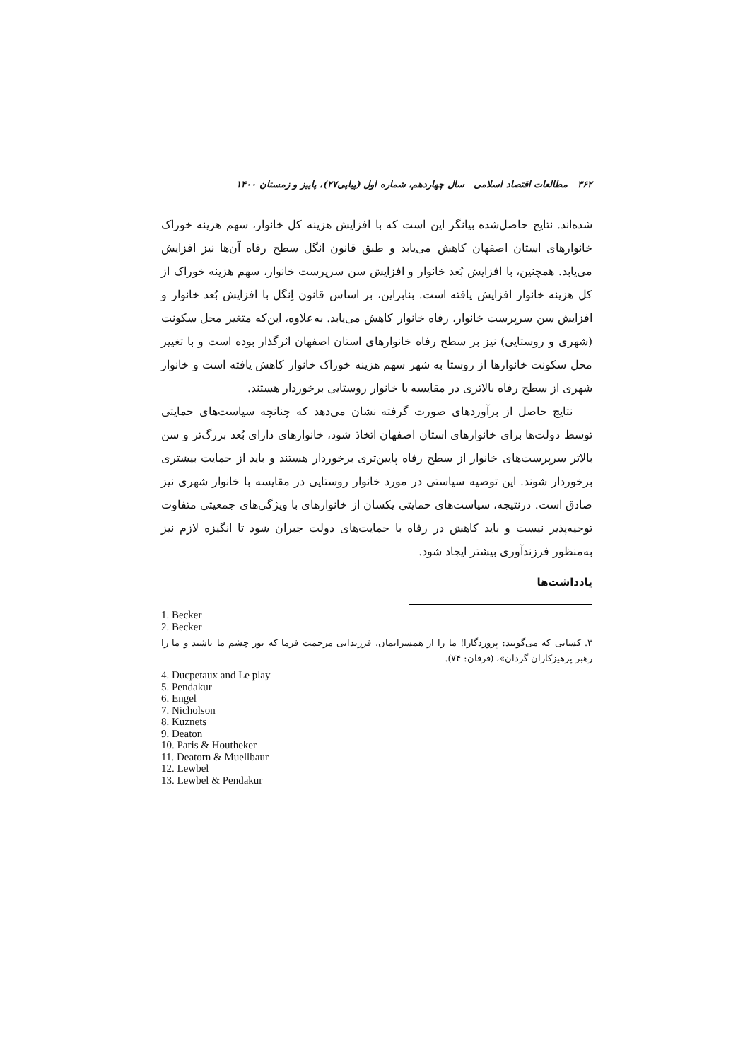۳۶۲ مطالعات اقتصاد اسلامی سال چهاردهم، شماره اول (پیاپی۲۷)، پاییز و زمستان ۱۴۰۰
شده‌اند. نتایج حاصل‌شده بیانگر این است که با افزایش هزینه کل خانوار، سهم هزینه خوراک خانوارهای استان اصفهان کاهش می‌یابد و طبق قانون انگل سطح رفاه آن‌ها نیز افزایش می‌یابد. همچنین، با افزایش بُعد خانوار و افزایش سن سرپرست خانوار، سهم هزینه خوراک از کل هزینه خانوار افزایش یافته است. بنابراین، بر اساس قانون اِنگل با افزایش بُعد خانوار و افزایش سن سرپرست خانوار، رفاه خانوار کاهش می‌یابد. به‌علاوه، این‌که متغیر محل سکونت (شهری و روستایی) نیز بر سطح رفاه خانوارهای استان اصفهان اثرگذار بوده است و با تغییر محل سکونت خانوارها از روستا به شهر سهم هزینه خوراک خانوار کاهش یافته است و خانوار شهری از سطح رفاه بالاتری در مقایسه با خانوار روستایی برخوردار هستند.
نتایج حاصل از برآوردهای صورت گرفته نشان می‌دهد که چنانچه سیاست‌های حمایتی توسط دولت‌ها برای خانوارهای استان اصفهان اتخاذ شود، خانوارهای دارای بُعد بزرگ‌تر و سن بالاتر سرپرست‌های خانوار از سطح رفاه پایین‌تری برخوردار هستند و باید از حمایت بیشتری برخوردار شوند. این توصیه سیاستی در مورد خانوار روستایی در مقایسه با خانوار شهری نیز صادق است. درنتیجه، سیاست‌های حمایتی یکسان از خانوارهای با ویژگی‌های جمعیتی متفاوت توجیه‌پذیر نیست و باید کاهش در رفاه با حمایت‌های دولت جبران شود تا انگیزه لازم نیز به‌منظور فرزندآوری بیشتر ایجاد شود.
یادداشت‌ها
1. Becker
2. Becker
۳. کسانی که می‌گویند: پروردگارا! ما را از همسرانمان، فرزندانی مرحمت فرما که نور چشم ما باشند و ما را رهبر پرهیزکاران گردان»، (فرقان: ۷۴).
4. Ducpetaux and Le play
5. Pendakur
6. Engel
7. Nicholson
8. Kuznets
9. Deaton
10. Paris & Houtheker
11. Deatorn & Muellbaur
12. Lewbel
13. Lewbel & Pendakur